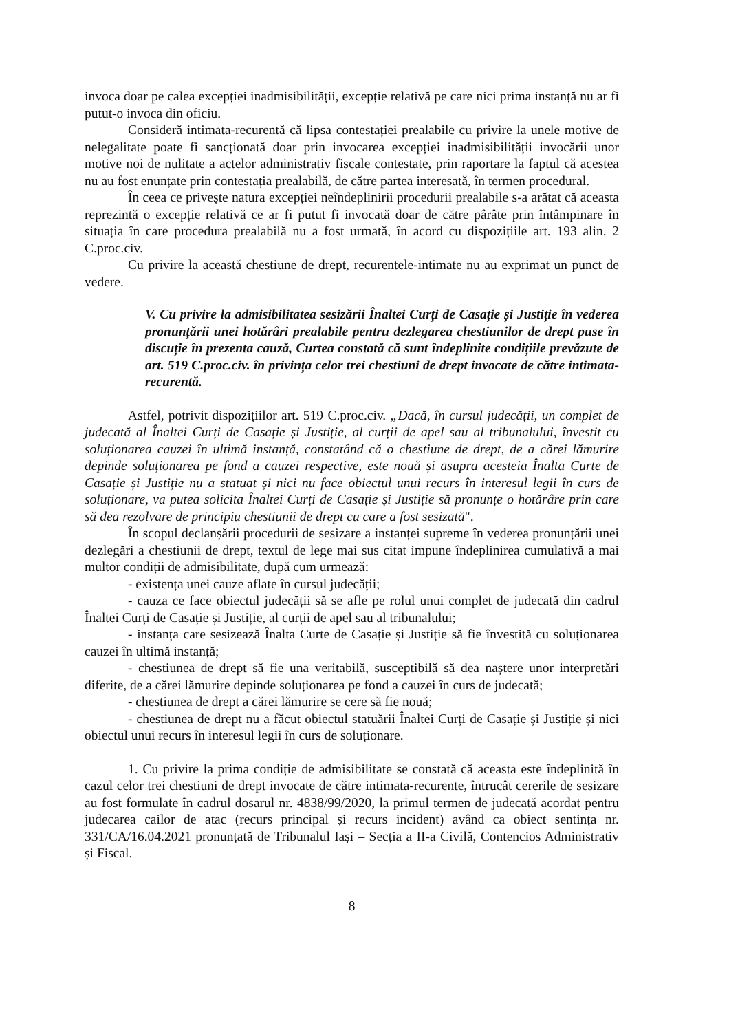invoca doar pe calea excepției inadmisibilității, excepție relativă pe care nici prima instanță nu ar fi putut-o invoca din oficiu.
Consideră intimata-recurentă că lipsa contestației prealabile cu privire la unele motive de nelegalitate poate fi sancționată doar prin invocarea excepției inadmisibilității invocării unor motive noi de nulitate a actelor administrativ fiscale contestate, prin raportare la faptul că acestea nu au fost enunțate prin contestația prealabilă, de către partea interesată, în termen procedural.
În ceea ce privește natura excepției neîndeplinirii procedurii prealabile s-a arătat că aceasta reprezintă o excepție relativă ce ar fi putut fi invocată doar de către pârâte prin întâmpinare în situația în care procedura prealabilă nu a fost urmată, în acord cu dispozițiile art. 193 alin. 2 C.proc.civ.
Cu privire la această chestiune de drept, recurentele-intimate nu au exprimat un punct de vedere.
V. Cu privire la admisibilitatea sesizării Înaltei Curți de Casație și Justiție în vederea pronunțării unei hotărâri prealabile pentru dezlegarea chestiunilor de drept puse în discuție în prezenta cauză, Curtea constată că sunt îndeplinite condițiile prevăzute de art. 519 C.proc.civ. în privința celor trei chestiuni de drept invocate de către intimata-recurentă.
Astfel, potrivit dispozițiilor art. 519 C.proc.civ. „Dacă, în cursul judecății, un complet de judecată al Înaltei Curți de Casație și Justiție, al curții de apel sau al tribunalului, învestit cu soluționarea cauzei în ultimă instanță, constatând că o chestiune de drept, de a cărei lămurire depinde soluționarea pe fond a cauzei respective, este nouă și asupra acesteia Înalta Curte de Casație și Justiție nu a statuat și nici nu face obiectul unui recurs în interesul legii în curs de soluționare, va putea solicita Înaltei Curți de Casație și Justiție să pronunțe o hotărâre prin care să dea rezolvare de principiu chestiunii de drept cu care a fost sesizată".
În scopul declanșării procedurii de sesizare a instanței supreme în vederea pronunțării unei dezlegări a chestiunii de drept, textul de lege mai sus citat impune îndeplinirea cumulativă a mai multor condiții de admisibilitate, după cum urmează:
- existența unei cauze aflate în cursul judecății;
- cauza ce face obiectul judecății să se afle pe rolul unui complet de judecată din cadrul Înaltei Curți de Casație și Justiție, al curții de apel sau al tribunalului;
- instanța care sesizează Înalta Curte de Casație și Justiție să fie învestită cu soluționarea cauzei în ultimă instanță;
- chestiunea de drept să fie una veritabilă, susceptibilă să dea naștere unor interpretări diferite, de a cărei lămurire depinde soluționarea pe fond a cauzei în curs de judecată;
- chestiunea de drept a cărei lămurire se cere să fie nouă;
- chestiunea de drept nu a făcut obiectul statuării Înaltei Curți de Casație și Justiție și nici obiectul unui recurs în interesul legii în curs de soluționare.
1. Cu privire la prima condiție de admisibilitate se constată că aceasta este îndeplinită în cazul celor trei chestiuni de drept invocate de către intimata-recurente, întrucât cererile de sesizare au fost formulate în cadrul dosarul nr. 4838/99/2020, la primul termen de judecată acordat pentru judecarea cailor de atac (recurs principal și recurs incident) având ca obiect sentința nr. 331/CA/16.04.2021 pronunțată de Tribunalul Iași – Secția a II-a Civilă, Contencios Administrativ și Fiscal.
8